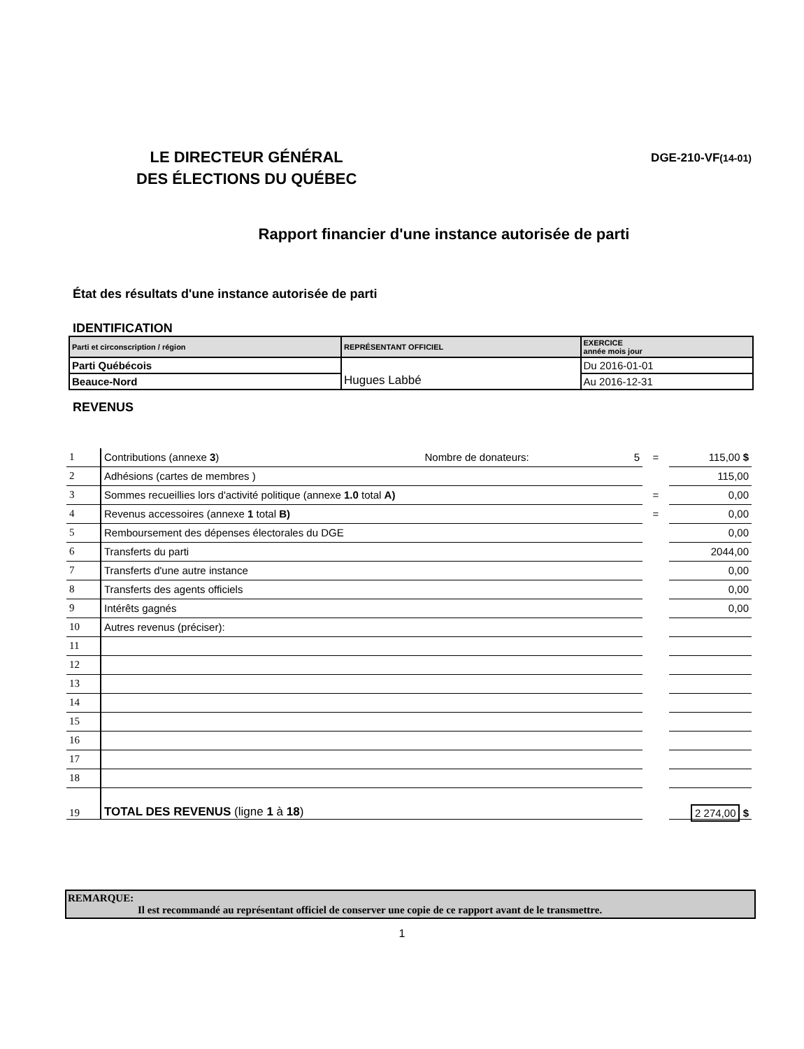LE DIRECTEUR GÉNÉRAL
DES ÉLECTIONS DU QUÉBEC
DGE-210-VF(14-01)
Rapport financier d'une instance autorisée de parti
État des résultats d'une instance autorisée de parti
IDENTIFICATION
| Parti et circonscription / région | REPRÉSENTANT OFFICIEL | EXERCICE année mois jour |
| Parti Québécois | Hugues Labbé | Du 2016-01-01 |
| Beauce-Nord | | Au 2016-12-31 |
REVENUS
| 1 | Contributions (annexe 3 ) Nombre de donateurs: 5 | = | 115,00 $ |
| 2 | Adhésions (cartes de membres ) | | 115,00 |
| 3 | Sommes recueillies lors d'activité politique (annexe 1.0 total A) | = | 0,00 |
| 4 | Revenus accessoires (annexe 1 total B) | = | 0,00 |
| 5 | Remboursement des dépenses électorales du DGE | | 0,00 |
| 6 | Transferts du parti | | 2044,00 |
| 7 | Transferts d'une autre instance | | 0,00 |
| 8 | Transferts des agents officiels | | 0,00 |
| 9 | Intérêts gagnés | | 0,00 |
| 10 | Autres revenus (préciser): | | |
| 11 | | | |
| 12 | | | |
| 13 | | | |
| 14 | | | |
| 15 | | | |
| 16 | | | |
| 17 | | | |
| 18 | | | |
| 19 | TOTAL DES REVENUS (ligne 1 à 18 ) | | 2 274,00 $ |
REMARQUE:
Il est recommandé au représentant officiel de conserver une copie de ce rapport avant de le transmettre.
1